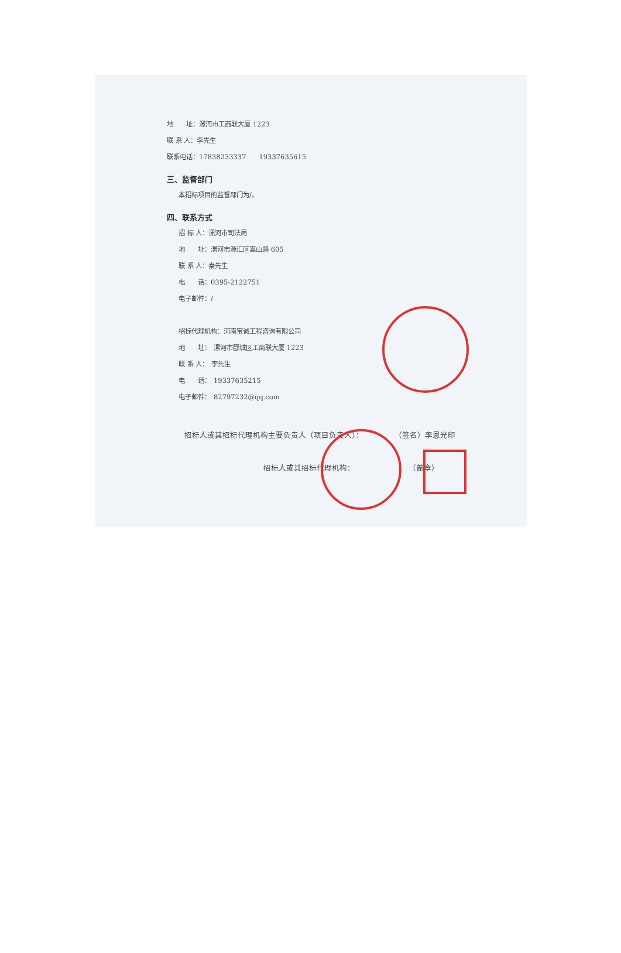地　　址：漯河市工商联大厦 1223
联 系 人：李先生
联系电话：17838233337　　19337635615
三、监督部门
本招标项目的监督部门为/。
四、联系方式
招 标 人：漯河市司法局
地　　址：漯河市源汇区嵩山路 605
联 系 人：秦先生
电　　话：0395-2122751
电子邮件：/
招标代理机构：河南宝诚工程咨询有限公司
地　　址：　漯河市郾城区工商联大厦 1223
联 系 人：　李先生
电　　话：　19337635215
电子邮件：　82797232@qq.com
招标人或其招标代理机构主要负责人（项目负责人）：　　　　　（签名）李恩光印
招标人或其招标代理机构：　　　　　　　　（盖章）